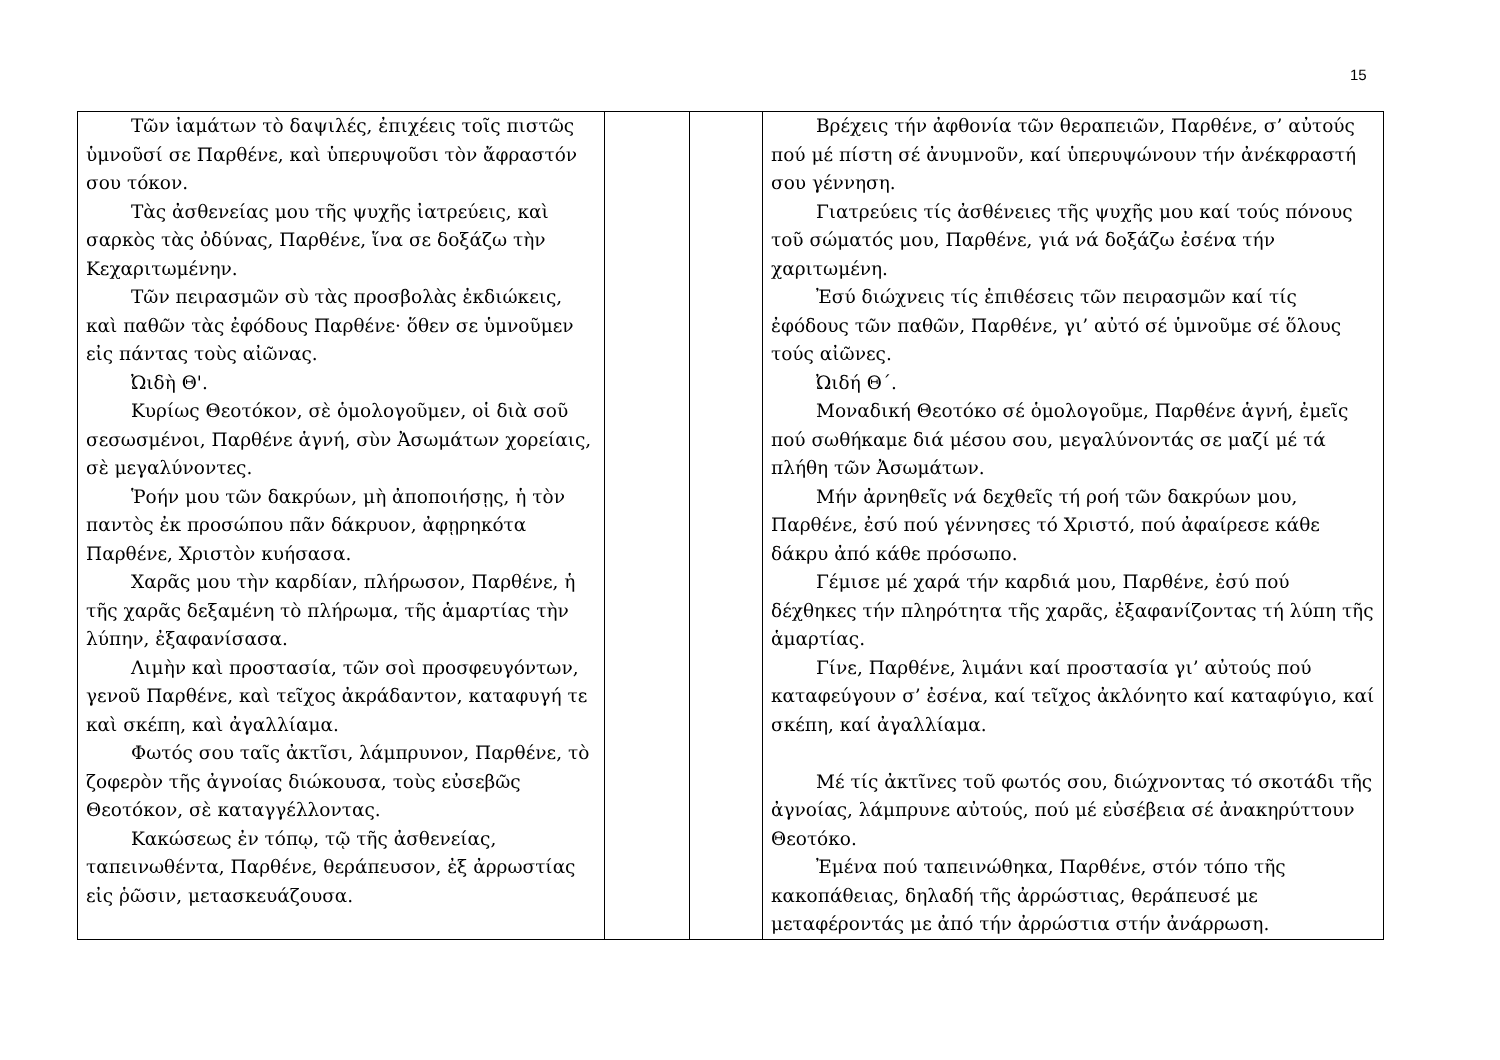15
| Τῶν ἰαμάτων τὸ δαψιλές, ἐπιχέεις τοῖς πιστῶς ὑμνοῦσί σε Παρθένε, καὶ ὑπερυψοῦσι τὸν ἄφραστόν σου τόκον. Τὰς ἀσθενείας μου τῆς ψυχῆς ἰατρεύεις, καὶ σαρκὸς τὰς ὀδύνας, Παρθένε, ἵνα σε δοξάζω τὴν Κεχαριτωμένην. Τῶν πειρασμῶν σὺ τὰς προσβολὰς ἐκδιώκεις, καὶ παθῶν τὰς ἐφόδους Παρθένε· ὅθεν σε ὑμνοῦμεν εἰς πάντας τοὺς αἰῶνας. Ὠιδὴ Θ'. Κυρίως Θεοτόκον, σὲ ὁμολογοῦμεν, οἱ διὰ σοῦ σεσωσμένοι, Παρθένε ἁγνή, σὺν Ἀσωμάτων χορείαις, σὲ μεγαλύνοντες. Ῥοήν μου τῶν δακρύων, μὴ ἀποποιήσῃς, ἡ τὸν παντὸς ἐκ προσώπου πᾶν δάκρυον, ἀφῃρηκότα Παρθένε, Χριστὸν κυήσασα. Χαρᾶς μου τὴν καρδίαν, πλήρωσον, Παρθένε, ἡ τῆς χαρᾶς δεξαμένη τὸ πλήρωμα, τῆς ἁμαρτίας τὴν λύπην, ἐξαφανίσασα. Λιμὴν καὶ προστασία, τῶν σοὶ προσφευγόντων, γενοῦ Παρθένε, καὶ τεῖχος ἀκράδαντον, καταφυγή τε καὶ σκέπη, καὶ ἀγαλλίαμα. Φωτός σου ταῖς ἀκτῖσι, λάμπρυνον, Παρθένε, τὸ ζοφερὸν τῆς ἀγνοίας διώκουσα, τοὺς εὐσεβῶς Θεοτόκον, σὲ καταγγέλλοντας. Κακώσεως ἐν τόπῳ, τῷ τῆς ἀσθενείας, ταπεινωθέντα, Παρθένε, θεράπευσον, ἐξ ἀρρωστίας εἰς ῥῶσιν, μετασκευάζουσα. | | | Βρέχεις τήν ἀφθονία τῶν θεραπειῶν, Παρθένε, σ’ αὐτούς πού μέ πίστη σέ ἀνυμνοῦν, καί ὑπερυψώνουν τήν ἀνέκφραστή σου γέννηση. Γιατρεύεις τίς ἀσθένειες τῆς ψυχῆς μου καί τούς πόνους τοῦ σώματός μου, Παρθένε, γιά νά δοξάζω ἐσένα τήν χαριτωμένη. Ἐσύ διώχνεις τίς ἐπιθέσεις τῶν πειρασμῶν καί τίς ἐφόδους τῶν παθῶν, Παρθένε, γι’ αὐτό σέ ὑμνοῦμε σέ ὅλους τούς αἰῶνες. Ὠιδή Θ΄. Μοναδική Θεοτόκο σέ ὁμολογοῦμε, Παρθένε ἁγνή, ἐμεῖς πού σωθήκαμε διά μέσου σου, μεγαλύνοντάς σε μαζί μέ τά πλήθη τῶν Ἀσωμάτων. Μήν ἀρνηθεῖς νά δεχθεῖς τή ροή τῶν δακρύων μου, Παρθένε, ἐσύ πού γέννησες τό Χριστό, πού ἀφαίρεσε κάθε δάκρυ ἀπό κάθε πρόσωπο. Γέμισε μέ χαρά τήν καρδιά μου, Παρθένε, ἐσύ πού δέχθηκες τήν πληρότητα τῆς χαρᾶς, ἐξαφανίζοντας τή λύπη τῆς ἁμαρτίας. Γίνε, Παρθένε, λιμάνι καί προστασία γι’ αὐτούς πού καταφεύγουν σ’ ἐσένα, καί τεῖχος ἀκλόνητο καί καταφύγιο, καί σκέπη, καί ἀγαλλίαμα. Μέ τίς ἀκτῖνες τοῦ φωτός σου, διώχνοντας τό σκοτάδι τῆς ἀγνοίας, λάμπρυνε αὐτούς, πού μέ εὐσέβεια σέ ἀνακηρύττουν Θεοτόκο. Ἐμένα πού ταπεινώθηκα, Παρθένε, στόν τόπο τῆς κακοπάθειας, δηλαδή τῆς ἀρρώστιας, θεράπευσέ με μεταφέροντάς με ἀπό τήν ἀρρώστια στήν ἀνάρρωση. |